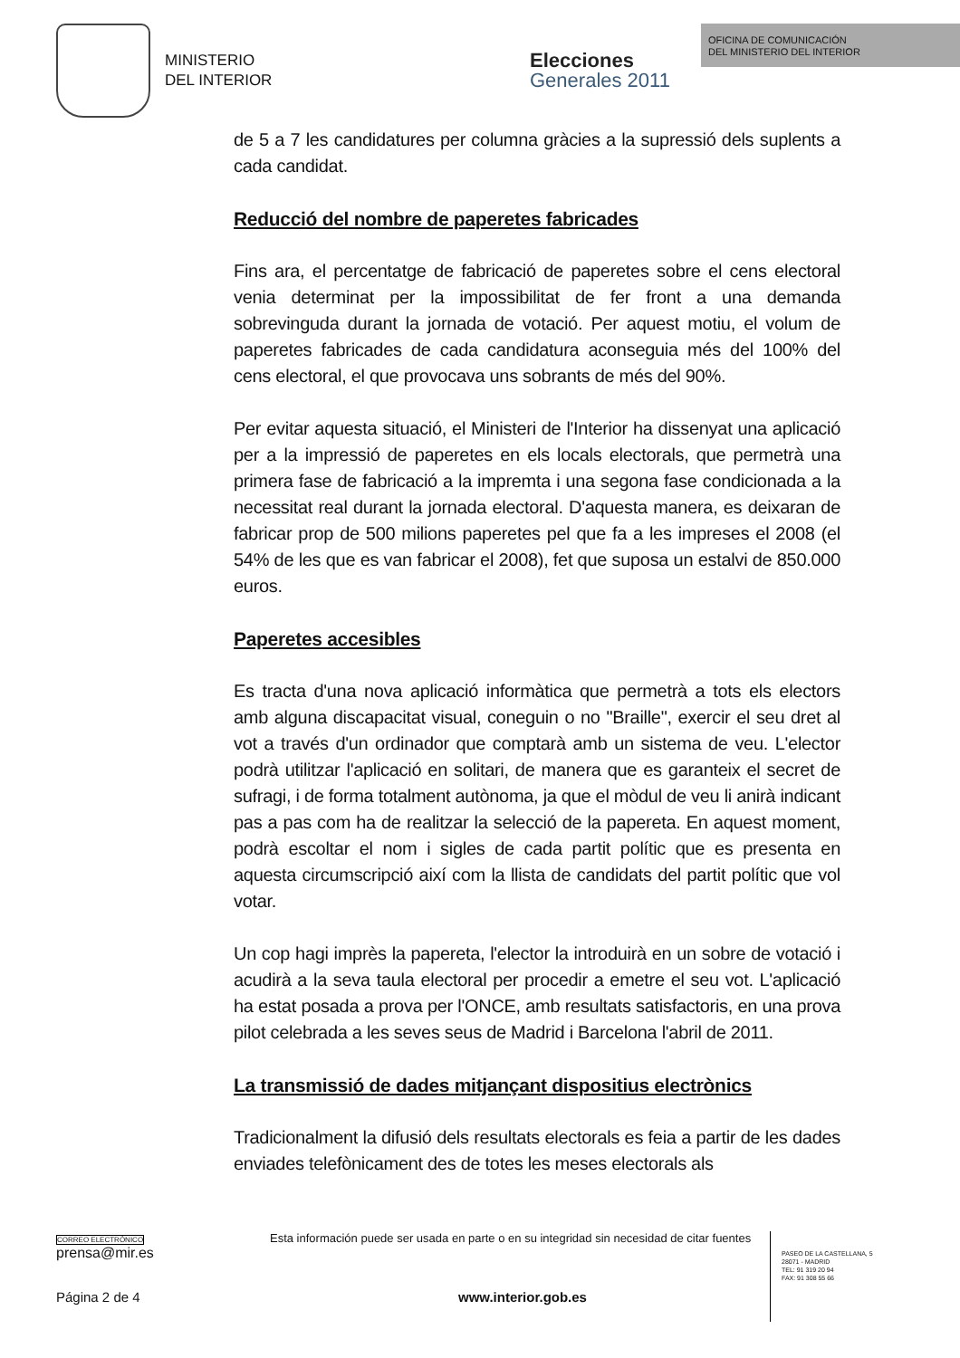MINISTERIO
DEL INTERIOR
Elecciones
Generales 2011
OFICINA DE COMUNICACIÓN
DEL MINISTERIO DEL INTERIOR
de 5 a 7 les candidatures per columna gràcies a la supressió dels suplents a cada candidat.
Reducció del nombre de paperetes fabricades
Fins ara, el percentatge de fabricació de paperetes sobre el cens electoral venia determinat per la impossibilitat de fer front a una demanda sobrevinguda durant la jornada de votació. Per aquest motiu, el volum de paperetes fabricades de cada candidatura aconseguia més del 100% del cens electoral, el que provocava uns sobrants de més del 90%.
Per evitar aquesta situació, el Ministeri de l'Interior ha dissenyat una aplicació per a la impressió de paperetes en els locals electorals, que permetrà una primera fase de fabricació a la impremta i una segona fase condicionada a la necessitat real durant la jornada electoral. D'aquesta manera, es deixaran de fabricar prop de 500 milions paperetes pel que fa a les impreses el 2008 (el 54% de les que es van fabricar el 2008), fet que suposa un estalvi de 850.000 euros.
Paperetes accesibles
Es tracta d'una nova aplicació informàtica que permetrà a tots els electors amb alguna discapacitat visual, coneguin o no "Braille", exercir el seu dret al vot a través d'un ordinador que comptarà amb un sistema de veu. L'elector podrà utilitzar l'aplicació en solitari, de manera que es garanteix el secret de sufragi, i de forma totalment autònoma, ja que el mòdul de veu li anirà indicant pas a pas com ha de realitzar la selecció de la papereta. En aquest moment, podrà escoltar el nom i sigles de cada partit polític que es presenta en aquesta circumscripció així com la llista de candidats del partit polític que vol votar.
Un cop hagi imprès la papereta, l'elector la introduirà en un sobre de votació i acudirà a la seva taula electoral per procedir a emetre el seu vot. L'aplicació ha estat posada a prova per l'ONCE, amb resultats satisfactoris, en una prova pilot celebrada a les seves seus de Madrid i Barcelona l'abril de 2011.
La transmissió de dades mitjançant dispositius electrònics
Tradicionalment la difusió dels resultats electorals es feia a partir de les dades enviades telefònicament des de totes les meses electorals als
CORREO ELECTRÓNICO
prensa@mir.es
Esta información puede ser usada en parte o en su integridad sin necesidad de citar fuentes
PASEO DE LA CASTELLANA, 5
28071 - MADRID
TEL: 91 319 20 94
FAX: 91 308 55 66
Página 2 de 4 www.interior.gob.es